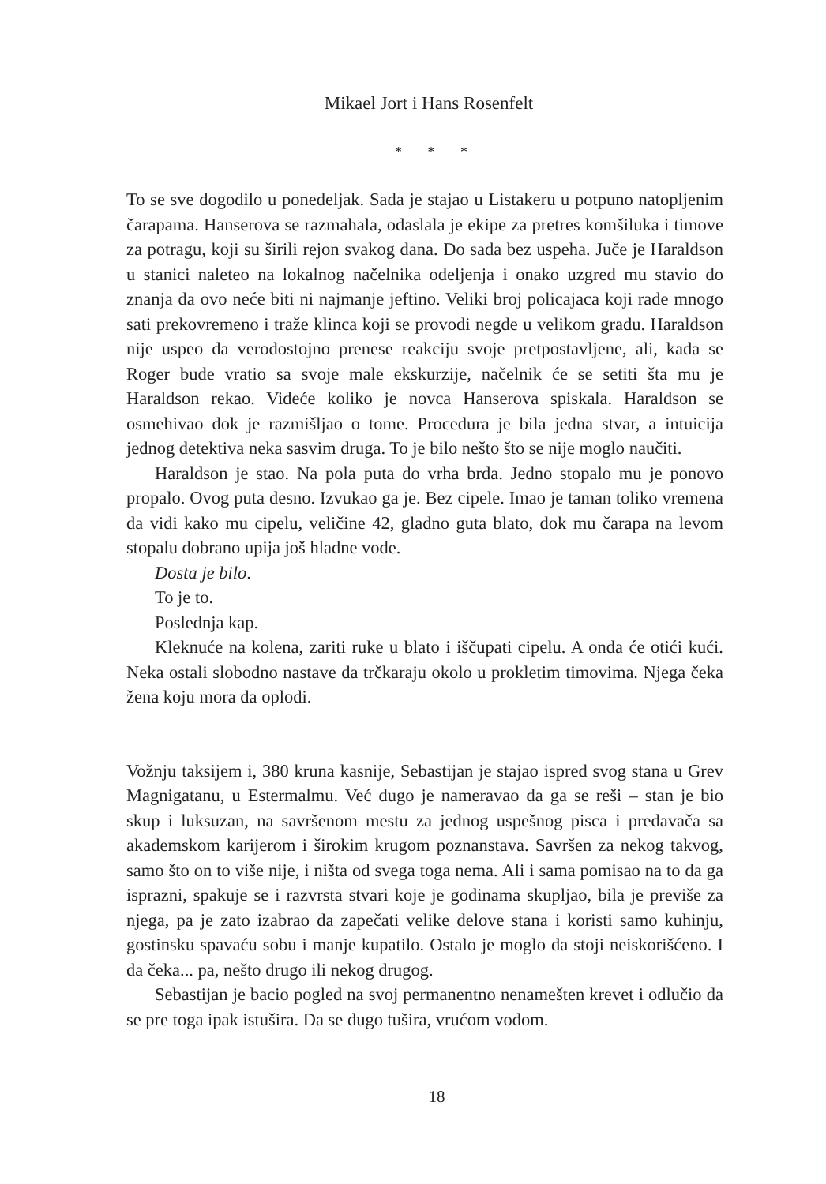Mikael Jort i Hans Rosenfelt
* * *
To se sve dogodilo u ponedeljak. Sada je stajao u Listakeru u potpuno natopljenim čarapama. Hanserova se razmahala, odaslala je ekipe za pretres komšiluka i timove za potragu, koji su širili rejon svakog dana. Do sada bez uspeha. Juče je Haraldson u stanici naleteo na lokalnog načelnika odeljenja i onako uzgred mu stavio do znanja da ovo neće biti ni najmanje jeftino. Veliki broj policajaca koji rade mnogo sati prekovremeno i traže klinca koji se provodi negde u velikom gradu. Haraldson nije uspeo da verodostojno prenese reakciju svoje pretpostavljene, ali, kada se Roger bude vratio sa svoje male ekskurzije, načelnik će se setiti šta mu je Haraldson rekao. Videće koliko je novca Hanserova spiskala. Haraldson se osmehivao dok je razmišljao o tome. Procedura je bila jedna stvar, a intuicija jednog detektiva neka sasvim druga. To je bilo nešto što se nije moglo naučiti.
Haraldson je stao. Na pola puta do vrha brda. Jedno stopalo mu je ponovo propalo. Ovog puta desno. Izvukao ga je. Bez cipele. Imao je taman toliko vremena da vidi kako mu cipelu, veličine 42, gladno guta blato, dok mu čarapa na levom stopalu dobrano upija još hladne vode.
Dosta je bilo.
To je to.
Poslednja kap.
Kleknuće na kolena, zariti ruke u blato i iščupati cipelu. A onda će otići kući. Neka ostali slobodno nastave da trčkaraju okolo u prokletim timovima. Njega čeka žena koju mora da oplodi.
Vožnju taksijem i, 380 kruna kasnije, Sebastijan je stajao ispred svog stana u Grev Magnigatanu, u Estermalmu. Već dugo je nameravao da ga se reši – stan je bio skup i luksuzan, na savršenom mestu za jednog uspešnog pisca i predavača sa akademskom karijerom i širokim krugom poznanstava. Savršen za nekog takvog, samo što on to više nije, i ništa od svega toga nema. Ali i sama pomisao na to da ga isprazni, spakuje se i razvrsta stvari koje je godinama skupljao, bila je previše za njega, pa je zato izabrao da zapečati velike delove stana i koristi samo kuhinju, gostinsku spavaću sobu i manje kupatilo. Ostalo je moglo da stoji neiskorišćeno. I da čeka... pa, nešto drugo ili nekog drugog.
Sebastijan je bacio pogled na svoj permanentno nenamešten krevet i odlučio da se pre toga ipak istušira. Da se dugo tušira, vrućom vodom.
18